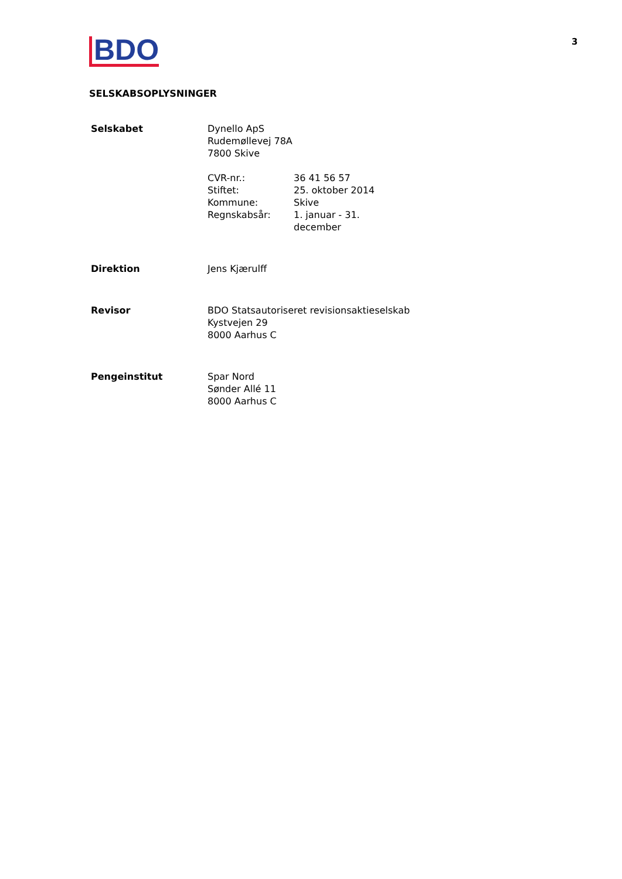3
BDO
SELSKABSOPLYSNINGER
| Selskabet | Dynello ApS Rudemøllevej 78A 7800 Skive / CVR-nr.: / 36 41 56 57 / / Stiftet: / 25. oktober 2014 / / Kommune: / Skive / / Regnskabsår: / 1. januar - 31. december / |
| Direktion | Jens Kjærulff |
| Revisor | BDO Statsautoriseret revisionsaktieselskab Kystvejen 29 8000 Aarhus C |
| Pengeinstitut | Spar Nord Sønder Allé 11 8000 Aarhus C |